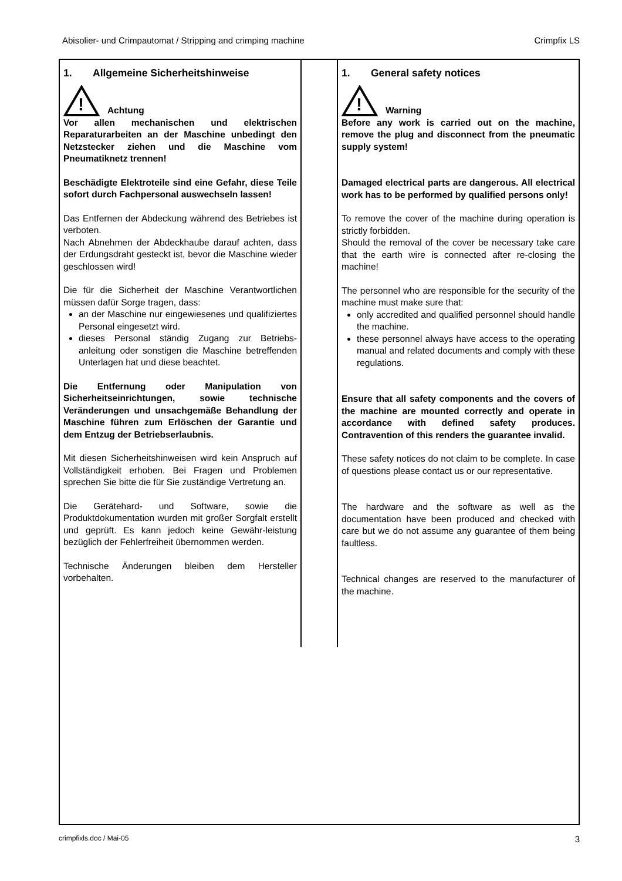Abisolier- und Crimpautomat / Stripping and crimping machine Crimpfix LS
1. Allgemeine Sicherheitshinweise
!
Achtung
Vor allen mechanischen und elektrischen Reparaturarbeiten an der Maschine unbedingt den Netzstecker ziehen und die Maschine vom Pneumatiknetz trennen!
Beschädigte Elektroteile sind eine Gefahr, diese Teile sofort durch Fachpersonal auswechseln lassen!
Das Entfernen der Abdeckung während des Betriebes ist verboten.
Nach Abnehmen der Abdeckhaube darauf achten, dass der Erdungsdraht gesteckt ist, bevor die Maschine wieder geschlossen wird!
Die für die Sicherheit der Maschine Verantwortlichen müssen dafür Sorge tragen, dass:
an der Maschine nur eingewiesenes und qualifiziertes Personal eingesetzt wird.
dieses Personal ständig Zugang zur Betriebs-anleitung oder sonstigen die Maschine betreffenden Unterlagen hat und diese beachtet.
Die Entfernung oder Manipulation von Sicherheitseinrichtungen, sowie technische Veränderungen und unsachgemäße Behandlung der Maschine führen zum Erlöschen der Garantie und dem Entzug der Betriebserlaubnis.
Mit diesen Sicherheitshinweisen wird kein Anspruch auf Vollständigkeit erhoben. Bei Fragen und Problemen sprechen Sie bitte die für Sie zuständige Vertretung an.
Die Gerätehard- und Software, sowie die Produktdokumentation wurden mit großer Sorgfalt erstellt und geprüft. Es kann jedoch keine Gewähr-leistung bezüglich der Fehlerfreiheit übernommen werden.
Technische Änderungen bleiben dem Hersteller vorbehalten.
1. General safety notices
!
Warning
Before any work is carried out on the machine, remove the plug and disconnect from the pneumatic supply system!
Damaged electrical parts are dangerous. All electrical work has to be performed by qualified persons only!
To remove the cover of the machine during operation is strictly forbidden.
Should the removal of the cover be necessary take care that the earth wire is connected after re-closing the machine!
The personnel who are responsible for the security of the machine must make sure that:
only accredited and qualified personnel should handle the machine.
these personnel always have access to the operating manual and related documents and comply with these regulations.
Ensure that all safety components and the covers of the machine are mounted correctly and operate in accordance with defined safety produces. Contravention of this renders the guarantee invalid.
These safety notices do not claim to be complete. In case of questions please contact us or our representative.
The hardware and the software as well as the documentation have been produced and checked with care but we do not assume any guarantee of them being faultless.
Technical changes are reserved to the manufacturer of the machine.
crimpfixls.doc / Mai-05 3